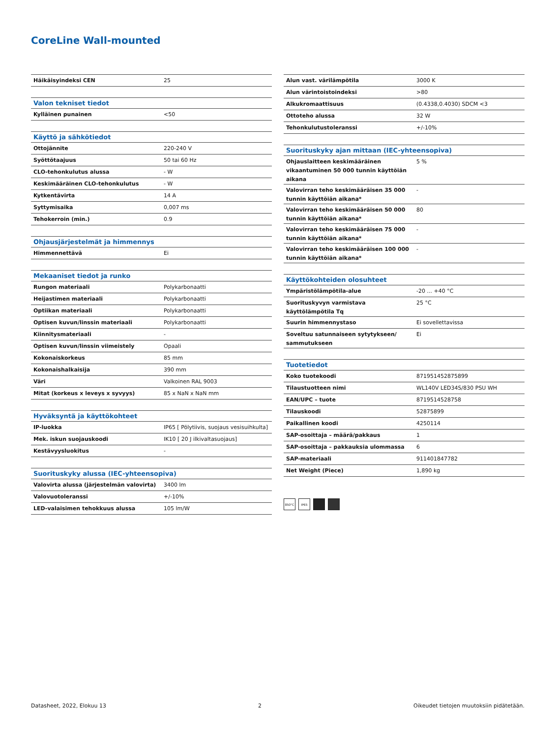CoreLine Wall-mounted
| Häikäisyindeksi CEN | 25 |
| Valon tekniset tiedot | |
| --- | --- |
| Kylläinen punainen | <50 |
| Käyttö ja sähkötiedot | |
| --- | --- |
| Ottojännite | 220-240 V |
| Syöttötaajuus | 50 tai 60 Hz |
| CLO-tehonkulutus alussa | - W |
| Keskimääräinen CLO-tehonkulutus | - W |
| Kytkentävirta | 14 A |
| Syttymisaika | 0,007 ms |
| Tehokerroin (min.) | 0.9 |
| Ohjausjärjestelmät ja himmennys | |
| --- | --- |
| Himmennettävä | Ei |
| Mekaaniset tiedot ja runko | |
| --- | --- |
| Rungon materiaali | Polykarbonaatti |
| Heijastimen materiaali | Polykarbonaatti |
| Optiikan materiaali | Polykarbonaatti |
| Optisen kuvun/linssin materiaali | Polykarbonaatti |
| Kiinnitysmateriaali | - |
| Optisen kuvun/linssin viimeistely | Opaali |
| Kokonaiskorkeus | 85 mm |
| Kokonaishalkaisija | 390 mm |
| Väri | Valkoinen RAL 9003 |
| Mitat (korkeus x leveys x syvyys) | 85 x NaN x NaN mm |
| Hyväksyntä ja käyttökohteet | |
| --- | --- |
| IP-luokka | IP65 [ Pölytiivis, suojaus vesisuihkulta] |
| Mek. iskun suojauskoodi | IK10 [ 20 J ilkivaltasuojaus] |
| Kestävyysluokitus | - |
| Suorituskyky alussa (IEC-yhteensopiva) | |
| --- | --- |
| Valovirta alussa (järjestelmän valovirta) | 3400 lm |
| Valovuotoleranssi | +/-10% |
| LED-valaisimen tehokkuus alussa | 105 lm/W |
| Alun vast. värilämpötila | 3000 K |
| Alun värintoistoindeksi | >80 |
| Alkukromaattisuus | (0.4338,0.4030) SDCM <3 |
| Ottoteho alussa | 32 W |
| Tehonkulutustoleranssi | +/-10% |
| Suorituskyky ajan mittaan (IEC-yhteensopiva) | |
| --- | --- |
| Ohjauslaitteen keskimääräinen vikaantuminen 50 000 tunnin käyttöiän aikana | 5 % |
| Valovirran teho keskimääräisen 35 000 tunnin käyttöiän aikana* | - |
| Valovirran teho keskimääräisen 50 000 tunnin käyttöiän aikana* | 80 |
| Valovirran teho keskimääräisen 75 000 tunnin käyttöiän aikana* | - |
| Valovirran teho keskimääräisen 100 000 tunnin käyttöiän aikana* | - |
| Käyttökohteiden olosuhteet | |
| --- | --- |
| Ympäristölämpötila-alue | -20 ... +40 °C |
| Suorituskyvyn varmistava käyttölämpötila Tq | 25 °C |
| Suurin himmennystaso | Ei sovellettavissa |
| Soveltuu satunnaiseen sytytykseen/ sammutukseen | Ei |
| Tuotetiedot | |
| --- | --- |
| Koko tuotekoodi | 871951452875899 |
| Tilaustuotteen nimi | WL140V LED34S/830 PSU WH |
| EAN/UPC – tuote | 8719514528758 |
| Tilauskoodi | 52875899 |
| Paikallinen koodi | 4250114 |
| SAP-osoittaja – määrä/pakkaus | 1 |
| SAP-osoittaja – pakkauksia ulommassa | 6 |
| SAP-materiaali | 911401847782 |
| Net Weight (Piece) | 1,890 kg |
850°C IP65
Datasheet, 2022, Elokuu 13 2 Oikeudet tietojen muutoksiin pidätetään.